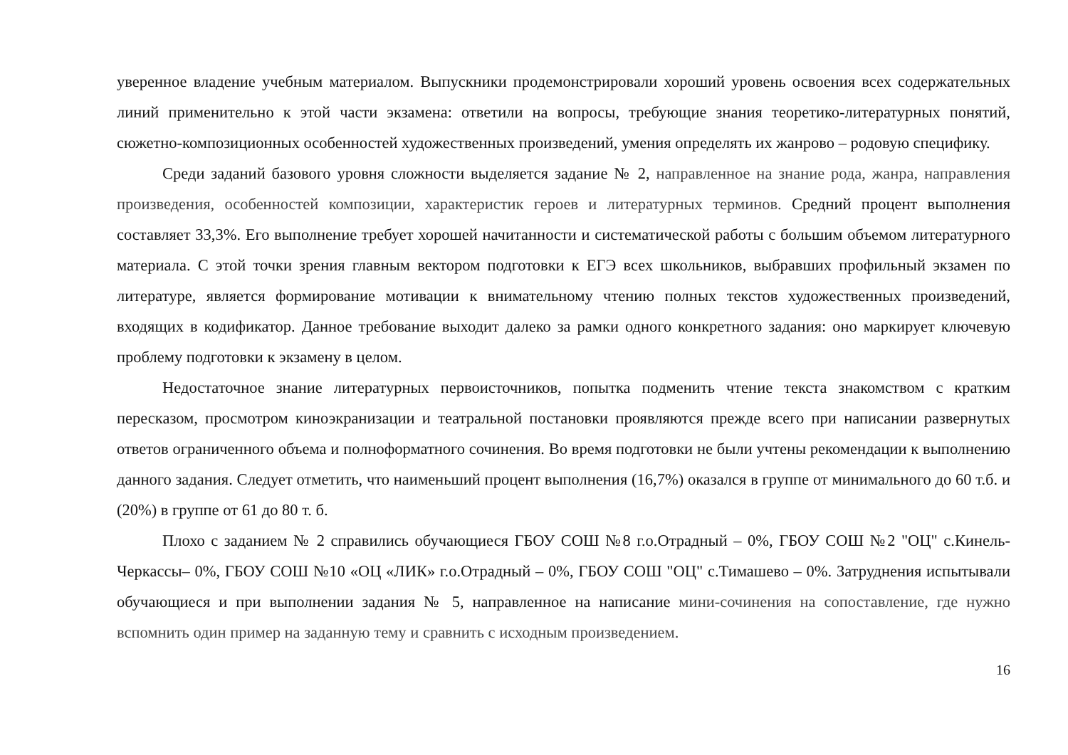уверенное владение учебным материалом. Выпускники продемонстрировали хороший уровень освоения всех содержательных линий применительно к этой части экзамена: ответили на вопросы, требующие знания теоретико-литературных понятий, сюжетно-композиционных особенностей художественных произведений, умения определять их жанрово – родовую специфику.
Среди заданий базового уровня сложности выделяется задание № 2, направленное на знание рода, жанра, направления произведения, особенностей композиции, характеристик героев и литературных терминов. Средний процент выполнения составляет 33,3%. Его выполнение требует хорошей начитанности и систематической работы с большим объемом литературного материала. С этой точки зрения главным вектором подготовки к ЕГЭ всех школьников, выбравших профильный экзамен по литературе, является формирование мотивации к внимательному чтению полных текстов художественных произведений, входящих в кодификатор. Данное требование выходит далеко за рамки одного конкретного задания: оно маркирует ключевую проблему подготовки к экзамену в целом.
Недостаточное знание литературных первоисточников, попытка подменить чтение текста знакомством с кратким пересказом, просмотром киноэкранизации и театральной постановки проявляются прежде всего при написании развернутых ответов ограниченного объема и полноформатного сочинения. Во время подготовки не были учтены рекомендации к выполнению данного задания. Следует отметить, что наименьший процент выполнения (16,7%) оказался в группе от минимального до 60 т.б. и (20%) в группе от 61 до 80 т. б.
Плохо с заданием № 2 справились обучающиеся ГБОУ СОШ №8 г.о.Отрадный – 0%, ГБОУ СОШ №2 "ОЦ" с.Кинель-Черкассы– 0%, ГБОУ СОШ №10 «ОЦ «ЛИК» г.о.Отрадный – 0%, ГБОУ СОШ "ОЦ" с.Тимашево – 0%. Затруднения испытывали обучающиеся и при выполнении задания № 5, направленное на написание мини-сочинения на сопоставление, где нужно вспомнить один пример на заданную тему и сравнить с исходным произведением.
16